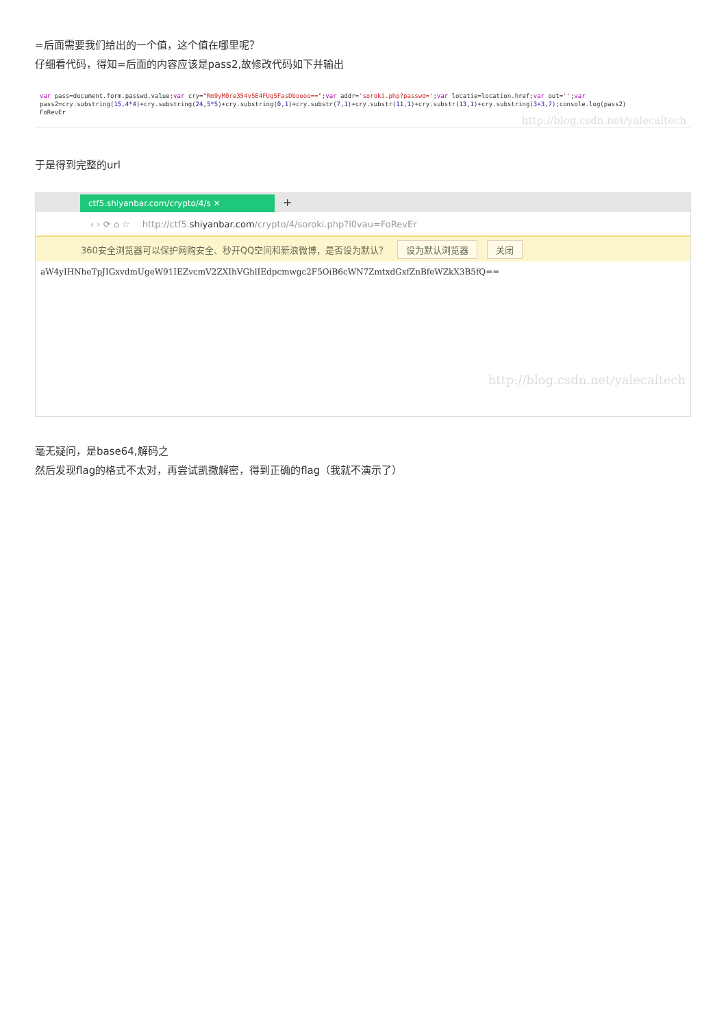=后面需要我们给出的一个值，这个值在哪里呢？
仔细看代码，得知=后面的内容应该是pass2,故修改代码如下并输出
var pass=document.form.passwd.value;var cry="Rm9yM0re354v5E4FUg5FasDboooo==";var addr='soroki.php?passwd=';var locatie=location.href;var out='';var
pass2=cry.substring(15,4*4)+cry.substring(24,5*5)+cry.substring(0,1)+cry.substr(7,1)+cry.substr(11,1)+cry.substr(13,1)+cry.substring(3+3,7);console.log(pass2)
FoRevEr
http://blog.csdn.net/yalecaltech
于是得到完整的url
ctf5.shiyanbar.com/crypto/4/s ✕
+
‹ › ⟳ ⌂ ☆ http://ctf5.shiyanbar.com/crypto/4/soroki.php?l0vau=FoRevEr
360安全浏览器可以保护网购安全、秒开QQ空间和新浪微博，是否设为默认？ 设为默认浏览器 关闭
aW4yIHNheTpJIGxvdmUgeW91IEZvcmV2ZXIhVGhlIEdpcmwgc2F5OiB6cWN7ZmtxdGxfZnBfeWZkX3B5fQ==
http://blog.csdn.net/yalecaltech
毫无疑问，是base64,解码之
然后发现flag的格式不太对，再尝试凯撒解密，得到正确的flag（我就不演示了）